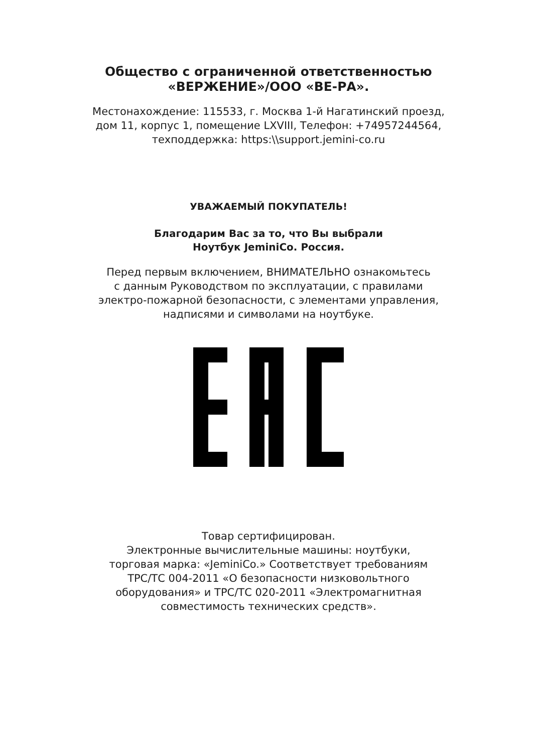Общество с ограниченной ответственностью
«ВЕРЖЕНИЕ»/ООО «ВЕ-РА».
Местонахождение: 115533, г. Москва 1-й Нагатинский проезд,
дом 11, корпус 1, помещение LXVIII, Телефон: +74957244564,
техподдержка: https:\\support.jemini-co.ru
УВАЖАЕМЫЙ ПОКУПАТЕЛЬ!
Благодарим Вас за то, что Вы выбрали
Ноутбук JeminiCo. Россия.
Перед первым включением, ВНИМАТЕЛЬНО ознакомьтесь
с данным Руководством по эксплуатации, с правилами
электро-пожарной безопасности, с элементами управления,
надписями и символами на ноутбуке.
Товар сертифицирован.
Электронные вычислительные машины: ноутбуки,
торговая марка: «JeminiCo.» Соответствует требованиям
ТРС/ТС 004-2011 «О безопасности низковольтного
оборудования» и ТРС/ТС 020-2011 «Электромагнитная
совместимость технических средств».